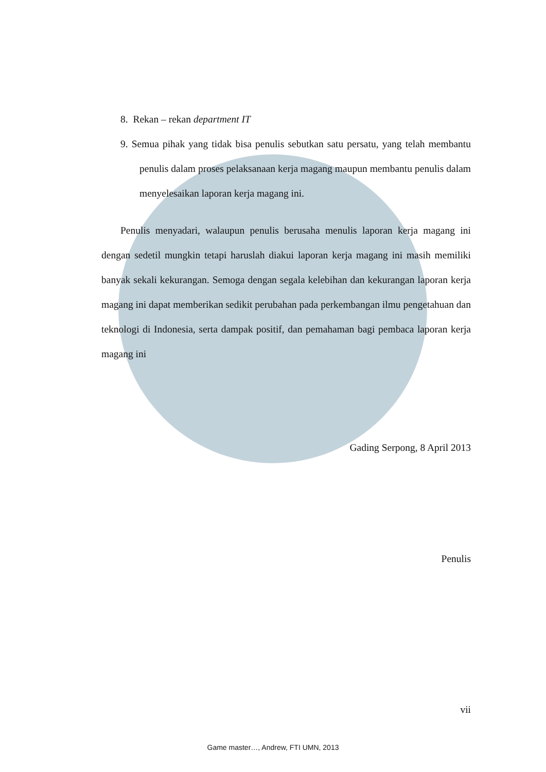8. Rekan – rekan department IT
9. Semua pihak yang tidak bisa penulis sebutkan satu persatu, yang telah membantu penulis dalam proses pelaksanaan kerja magang maupun membantu penulis dalam menyelesaikan laporan kerja magang ini.
Penulis menyadari, walaupun penulis berusaha menulis laporan kerja magang ini dengan sedetil mungkin tetapi haruslah diakui laporan kerja magang ini masih memiliki banyak sekali kekurangan. Semoga dengan segala kelebihan dan kekurangan laporan kerja magang ini dapat memberikan sedikit perubahan pada perkembangan ilmu pengetahuan dan teknologi di Indonesia, serta dampak positif, dan pemahaman bagi pembaca laporan kerja magang ini
Gading Serpong, 8 April 2013
Penulis
vii
Game master…, Andrew, FTI UMN, 2013